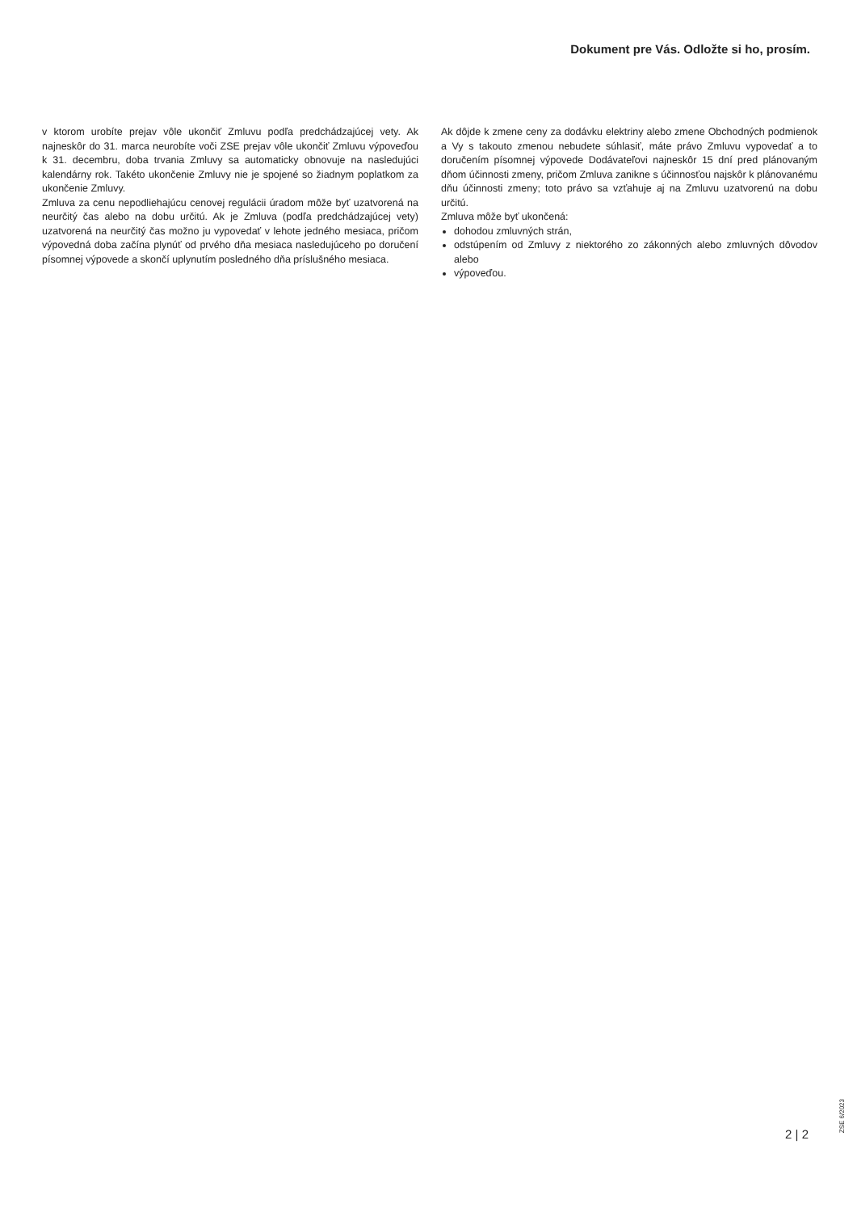Dokument pre Vás. Odložte si ho, prosím.
v ktorom urobíte prejav vôle ukončiť Zmluvu podľa predchádzajúcej vety. Ak najneskôr do 31. marca neurobíte voči ZSE prejav vôle ukončiť Zmluvu výpoveďou k 31. decembru, doba trvania Zmluvy sa automaticky obnovuje na nasledujúci kalendárny rok. Takéto ukončenie Zmluvy nie je spojené so žiadnym poplatkom za ukončenie Zmluvy.
Zmluva za cenu nepodliehajúcu cenovej regulácii úradom môže byť uzatvorená na neurčitý čas alebo na dobu určitú. Ak je Zmluva (podľa predchádzajúcej vety) uzatvorená na neurčitý čas možno ju vypovedať v lehote jedného mesiaca, pričom výpovedná doba začína plynúť od prvého dňa mesiaca nasledujúceho po doručení písomnej výpovede a skončí uplynutím posledného dňa príslušného mesiaca.
Ak dôjde k zmene ceny za dodávku elektriny alebo zmene Obchodných podmienok a Vy s takouto zmenou nebudete súhlasiť, máte právo Zmluvu vypovedať a to doručením písomnej výpovede Dodávateľovi najneskôr 15 dní pred plánovaným dňom účinnosti zmeny, pričom Zmluva zanikne s účinnosťou najskôr k plánovanému dňu účinnosti zmeny; toto právo sa vzťahuje aj na Zmluvu uzatvorenú na dobu určitú.
Zmluva môže byť ukončená:
dohodou zmluvných strán,
odstúpením od Zmluvy z niektorého zo zákonných alebo zmluvných dôvodov alebo
výpoveďou.
ZSE 6/2023
2 | 2